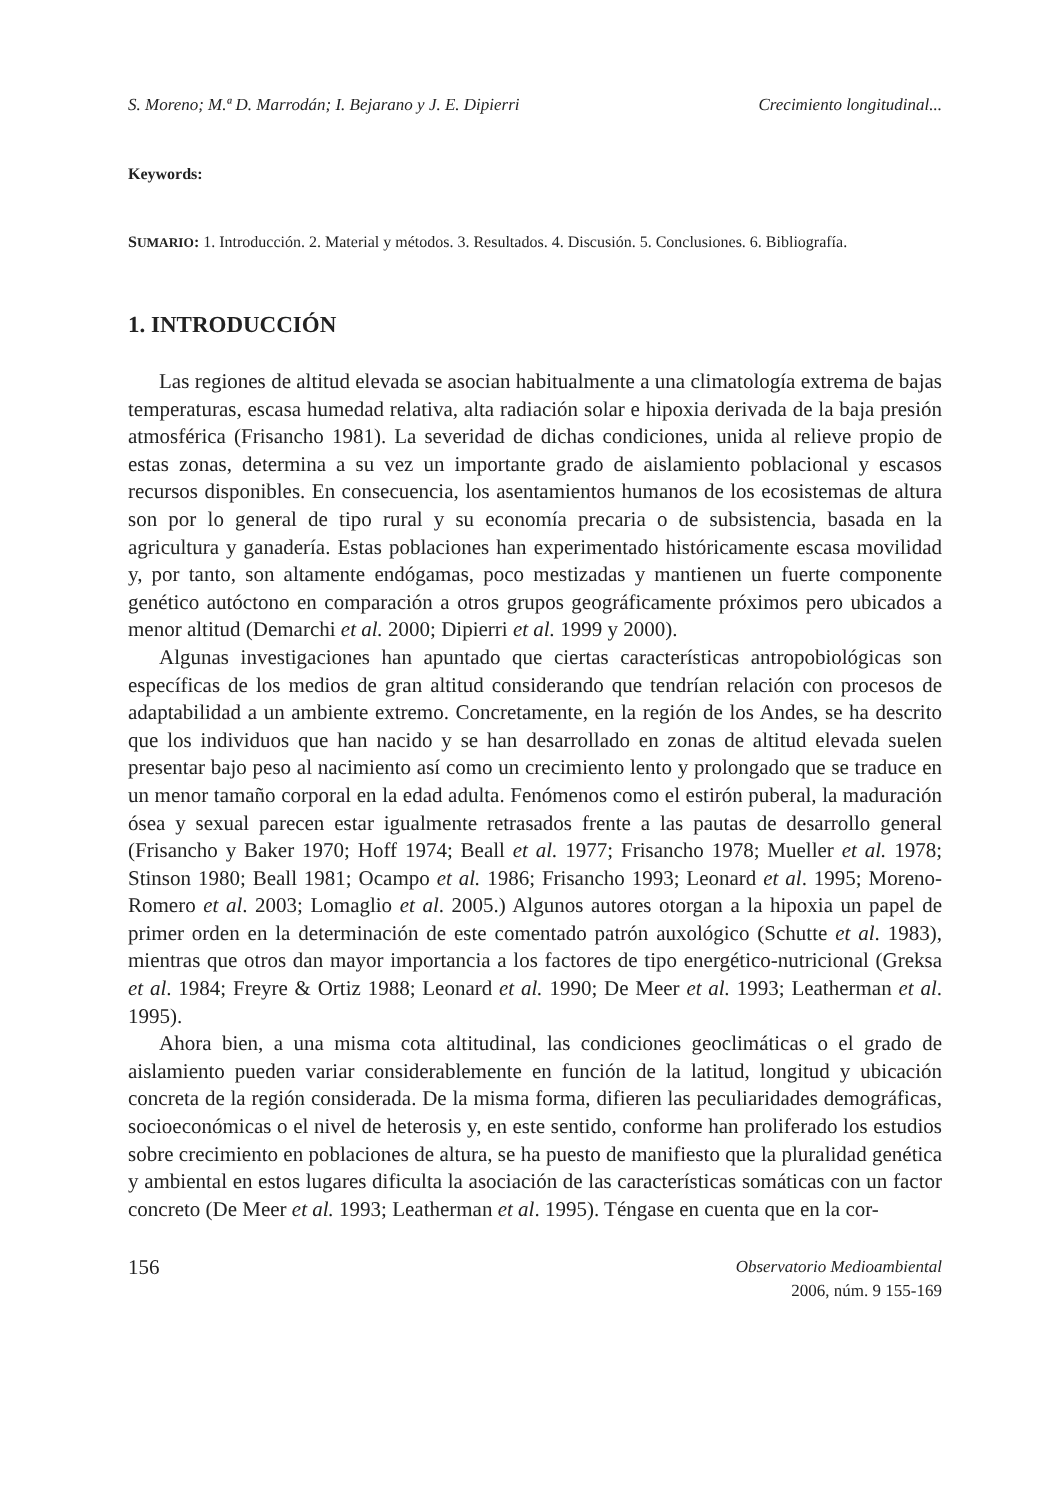S. Moreno; M.ª D. Marrodán; I. Bejarano y J. E. Dipierri Crecimiento longitudinal...
Keywords:
SUMARIO: 1. Introducción. 2. Material y métodos. 3. Resultados. 4. Discusión. 5. Conclusiones. 6. Bibliografía.
1. INTRODUCCIÓN
Las regiones de altitud elevada se asocian habitualmente a una climatología extrema de bajas temperaturas, escasa humedad relativa, alta radiación solar e hipoxia derivada de la baja presión atmosférica (Frisancho 1981). La severidad de dichas condiciones, unida al relieve propio de estas zonas, determina a su vez un importante grado de aislamiento poblacional y escasos recursos disponibles. En consecuencia, los asentamientos humanos de los ecosistemas de altura son por lo general de tipo rural y su economía precaria o de subsistencia, basada en la agricultura y ganadería. Estas poblaciones han experimentado históricamente escasa movilidad y, por tanto, son altamente endógamas, poco mestizadas y mantienen un fuerte componente genético autóctono en comparación a otros grupos geográficamente próximos pero ubicados a menor altitud (Demarchi et al. 2000; Dipierri et al. 1999 y 2000).
Algunas investigaciones han apuntado que ciertas características antropobiológicas son específicas de los medios de gran altitud considerando que tendrían relación con procesos de adaptabilidad a un ambiente extremo. Concretamente, en la región de los Andes, se ha descrito que los individuos que han nacido y se han desarrollado en zonas de altitud elevada suelen presentar bajo peso al nacimiento así como un crecimiento lento y prolongado que se traduce en un menor tamaño corporal en la edad adulta. Fenómenos como el estirón puberal, la maduración ósea y sexual parecen estar igualmente retrasados frente a las pautas de desarrollo general (Frisancho y Baker 1970; Hoff 1974; Beall et al. 1977; Frisancho 1978; Mueller et al. 1978; Stinson 1980; Beall 1981; Ocampo et al. 1986; Frisancho 1993; Leonard et al. 1995; Moreno-Romero et al. 2003; Lomaglio et al. 2005.) Algunos autores otorgan a la hipoxia un papel de primer orden en la determinación de este comentado patrón auxológico (Schutte et al. 1983), mientras que otros dan mayor importancia a los factores de tipo energético-nutricional (Greksa et al. 1984; Freyre & Ortiz 1988; Leonard et al. 1990; De Meer et al. 1993; Leatherman et al. 1995).
Ahora bien, a una misma cota altitudinal, las condiciones geoclimáticas o el grado de aislamiento pueden variar considerablemente en función de la latitud, longitud y ubicación concreta de la región considerada. De la misma forma, difieren las peculiaridades demográficas, socioeconómicas o el nivel de heterosis y, en este sentido, conforme han proliferado los estudios sobre crecimiento en poblaciones de altura, se ha puesto de manifiesto que la pluralidad genética y ambiental en estos lugares dificulta la asociación de las características somáticas con un factor concreto (De Meer et al. 1993; Leatherman et al. 1995). Téngase en cuenta que en la cor-
156
Observatorio Medioambiental
2006, núm. 9 155-169